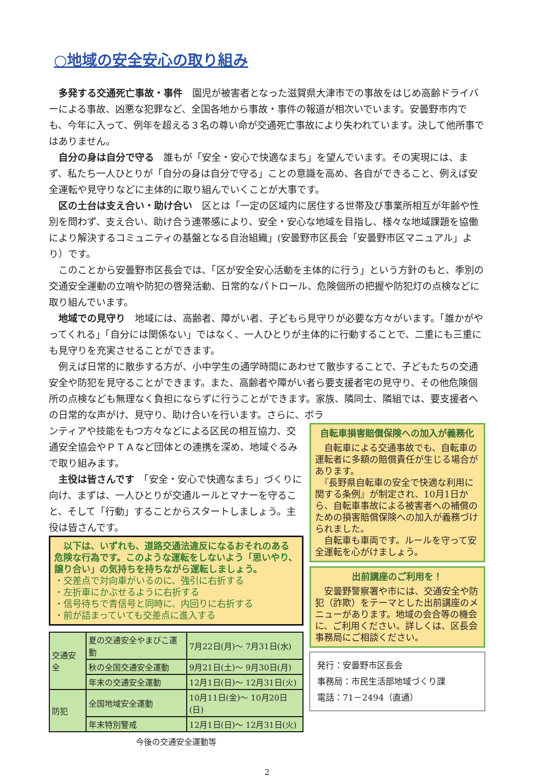○地域の安全安心の取り組み
多発する交通死亡事故・事件　園児が被害者となった滋賀県大津市での事故をはじめ高齢ドライバーによる事故、凶悪な犯罪など、全国各地から事故・事件の報道が相次いでいます。安曇野市内でも、今年に入って、例年を超える３名の尊い命が交通死亡事故により失われています。決して他所事ではありません。
自分の身は自分で守る　誰もが「安全・安心で快適なまち」を望んでいます。その実現には、まず、私たち一人ひとりが「自分の身は自分で守る」ことの意識を高め、各自ができること、例えば安全運転や見守りなどに主体的に取り組んでいくことが大事です。
区の土台は支え合い・助け合い　区とは「一定の区域内に居住する世帯及び事業所相互が年齢や性別を問わず、支え合い、助け合う連帯感により、安全・安心な地域を目指し、様々な地域課題を協働により解決するコミュニティの基盤となる自治組織」(安曇野市区長会「安曇野市区マニュアル」より）です。
このことから安曇野市区長会では、「区が安全安心活動を主体的に行う」という方針のもと、季別の交通安全運動の立哨や防犯の啓発活動、日常的なパトロール、危険個所の把握や防犯灯の点検などに取り組んでいます。
地域での見守り　地域には、高齢者、障がい者、子どもら見守りが必要な方々がいます。「誰かがやってくれる」「自分には関係ない」ではなく、一人ひとりが主体的に行動することで、二重にも三重にも見守りを充実させることができます。
例えば日常的に散歩する方が、小中学生の通学時間にあわせて散歩することで、子どもたちの交通安全や防犯を見守ることができます。また、高齢者や障がい者ら要支援者宅の見守り、その他危険個所の点検なども無理なく負担にならずに行うことができます。家族、隣同士、隣組では、要支援者への日常的な声がけ、見守り、助け合いを行います。さらに、ボラ
ンティアや技能をもつ方々などによる区民の相互協力、交通安全協会やＰＴＡなど団体との連携を深め、地域ぐるみで取り組みます。
主役は皆さんです　「安全・安心で快適なまち」づくりに向け、まずは、一人ひとりが交通ルールとマナーを守ること、そして「行動」することからスタートしましょう。主役は皆さんです。
　以下は、いずれも、道路交通法違反になるおそれのある危険な行為です。このような運転をしないよう「思いやり、譲り合い」の気持ちを持ちながら運転しましょう。
・交差点で対向車がいるのに、強引に右折する
・左折車にかぶせるように右折する
・信号待ちで青信号と同時に、内回りに右折する
・前が詰まっていても交差点に進入する
| 交通安全 | 夏の交通安全やまびこ運動 | 7月22日(月)～ 7月31日(水) |
| | 秋の全国交通安全運動 | 9月21日(土)～ 9月30日(月) |
| | 年末の交通安全運動 | 12月1日(日)～ 12月31日(火) |
| 防犯 | 全国地域安全運動 | 10月11日(金)～ 10月20日(日) |
| | 年末特別警戒 | 12月1日(日)～ 12月31日(火) |
今後の交通安全運動等
自転車損害賠償保険への加入が義務化
　自転車による交通事故でも、自転車の運転者に多額の賠償責任が生じる場合があります。
　『長野県自転車の安全で快適な利用に関する条例』が制定され、10月1日から、自転車事故による被害者への補償のための損害賠償保険への加入が義務づけられました。
　自転車も車両です。ルールを守って安全運転を心がけましょう。
出前講座のご利用を！
　安曇野警察署や市には、交通安全や防犯（詐欺）をテーマとした出前講座のメニューがあります。地域の会合等の機会に、ご利用ください。詳しくは、区長会事務局にご相談ください。
発行：安曇野市区長会
事務局：市民生活部地域づくり課
電話：71－2494（直通）
2